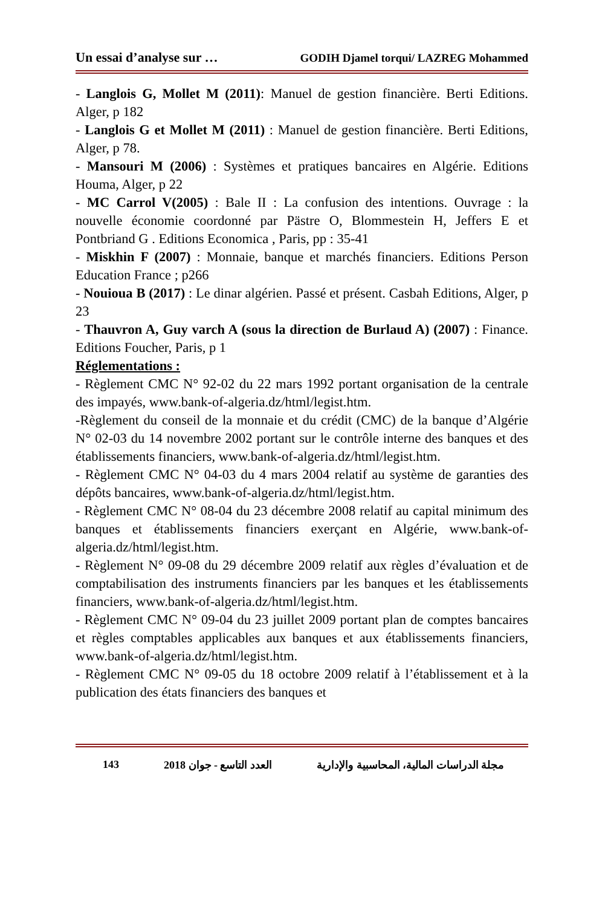Un essai d’analyse sur … GODIH Djamel torqui/ LAZREG Mohammed
- Langlois G, Mollet M (2011): Manuel de gestion financière. Berti Editions. Alger, p 182
- Langlois G et Mollet M (2011) : Manuel de gestion financière. Berti Editions, Alger, p 78.
- Mansouri M (2006) : Systèmes et pratiques bancaires en Algérie. Editions Houma, Alger, p 22
- MC Carrol V(2005) : Bale II : La confusion des intentions. Ouvrage : la nouvelle économie coordonné par Pästre O, Blommestein H, Jeffers E et Pontbriand G . Editions Economica , Paris, pp : 35-41
- Miskhin F (2007) : Monnaie, banque et marchés financiers. Editions Person Education France ; p266
- Nouioua B (2017) : Le dinar algérien. Passé et présent. Casbah Editions, Alger, p 23
- Thauvron A, Guy varch A (sous la direction de Burlaud A) (2007) : Finance. Editions Foucher, Paris, p 1
Réglementations :
- Règlement CMC N° 92-02 du 22 mars 1992 portant organisation de la centrale des impayés, www.bank-of-algeria.dz/html/legist.htm.
-Règlement du conseil de la monnaie et du crédit (CMC) de la banque d’Algérie N° 02-03 du 14 novembre 2002 portant sur le contrôle interne des banques et des établissements financiers, www.bank-of-algeria.dz/html/legist.htm.
- Règlement CMC N° 04-03 du 4 mars 2004 relatif au système de garanties des dépôts bancaires, www.bank-of-algeria.dz/html/legist.htm.
- Règlement CMC N° 08-04 du 23 décembre 2008 relatif au capital minimum des banques et établissements financiers exerçant en Algérie, www.bank-of-algeria.dz/html/legist.htm.
- Règlement N° 09-08 du 29 décembre 2009 relatif aux règles d’évaluation et de comptabilisation des instruments financiers par les banques et les établissements financiers, www.bank-of-algeria.dz/html/legist.htm.
- Règlement CMC N° 09-04 du 23 juillet 2009 portant plan de comptes bancaires et règles comptables applicables aux banques et aux établissements financiers, www.bank-of-algeria.dz/html/legist.htm.
- Règlement CMC N° 09-05 du 18 octobre 2009 relatif à l’établissement et à la publication des états financiers des banques et
143 العدد التاسع - جوان 2018 مجلة الدراسات المالية، المحاسبية والإدارية